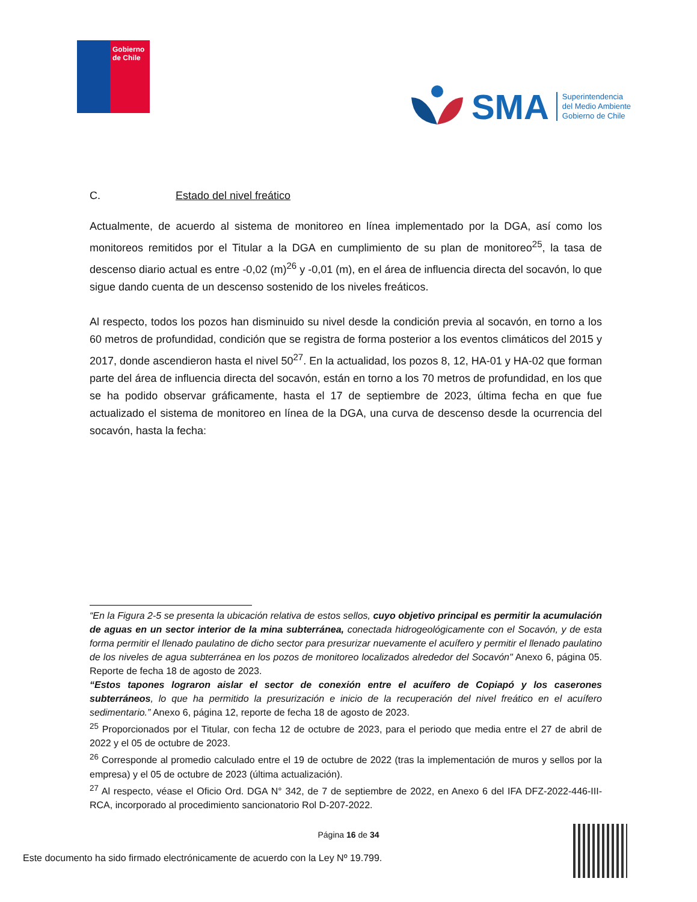Gobierno de Chile
SMA
Superintendencia
del Medio Ambiente
Gobierno de Chile
C. Estado del nivel freático
Actualmente, de acuerdo al sistema de monitoreo en línea implementado por la DGA, así como los monitoreos remitidos por el Titular a la DGA en cumplimiento de su plan de monitoreo<sup>25</sup>, la tasa de descenso diario actual es entre -0,02 (m)<sup>26</sup> y -0,01 (m), en el área de influencia directa del socavón, lo que sigue dando cuenta de un descenso sostenido de los niveles freáticos.
Al respecto, todos los pozos han disminuido su nivel desde la condición previa al socavón, en torno a los 60 metros de profundidad, condición que se registra de forma posterior a los eventos climáticos del 2015 y 2017, donde ascendieron hasta el nivel 50<sup>27</sup>. En la actualidad, los pozos 8, 12, HA-01 y HA-02 que forman parte del área de influencia directa del socavón, están en torno a los 70 metros de profundidad, en los que se ha podido observar gráficamente, hasta el 17 de septiembre de 2023, última fecha en que fue actualizado el sistema de monitoreo en línea de la DGA, una curva de descenso desde la ocurrencia del socavón, hasta la fecha:
“En la Figura 2-5 se presenta la ubicación relativa de estos sellos, cuyo objetivo principal es permitir la acumulación de aguas en un sector interior de la mina subterránea, conectada hidrogeológicamente con el Socavón, y de esta forma permitir el llenado paulatino de dicho sector para presurizar nuevamente el acuífero y permitir el llenado paulatino de los niveles de agua subterránea en los pozos de monitoreo localizados alrededor del Socavón" Anexo 6, página 05. Reporte de fecha 18 de agosto de 2023.
“Estos tapones lograron aislar el sector de conexión entre el acuífero de Copiapó y los caserones subterráneos, lo que ha permitido la presurización e inicio de la recuperación del nivel freático en el acuífero sedimentario.” Anexo 6, página 12, reporte de fecha 18 de agosto de 2023.
<sup>25</sup> Proporcionados por el Titular, con fecha 12 de octubre de 2023, para el periodo que media entre el 27 de abril de 2022 y el 05 de octubre de 2023.
<sup>26</sup> Corresponde al promedio calculado entre el 19 de octubre de 2022 (tras la implementación de muros y sellos por la empresa) y el 05 de octubre de 2023 (última actualización).
<sup>27</sup> Al respecto, véase el Oficio Ord. DGA N° 342, de 7 de septiembre de 2022, en Anexo 6 del IFA DFZ-2022-446-III-RCA, incorporado al procedimiento sancionatorio Rol D-207-2022.
Página 16 de 34
Este documento ha sido firmado electrónicamente de acuerdo con la Ley Nº 19.799.